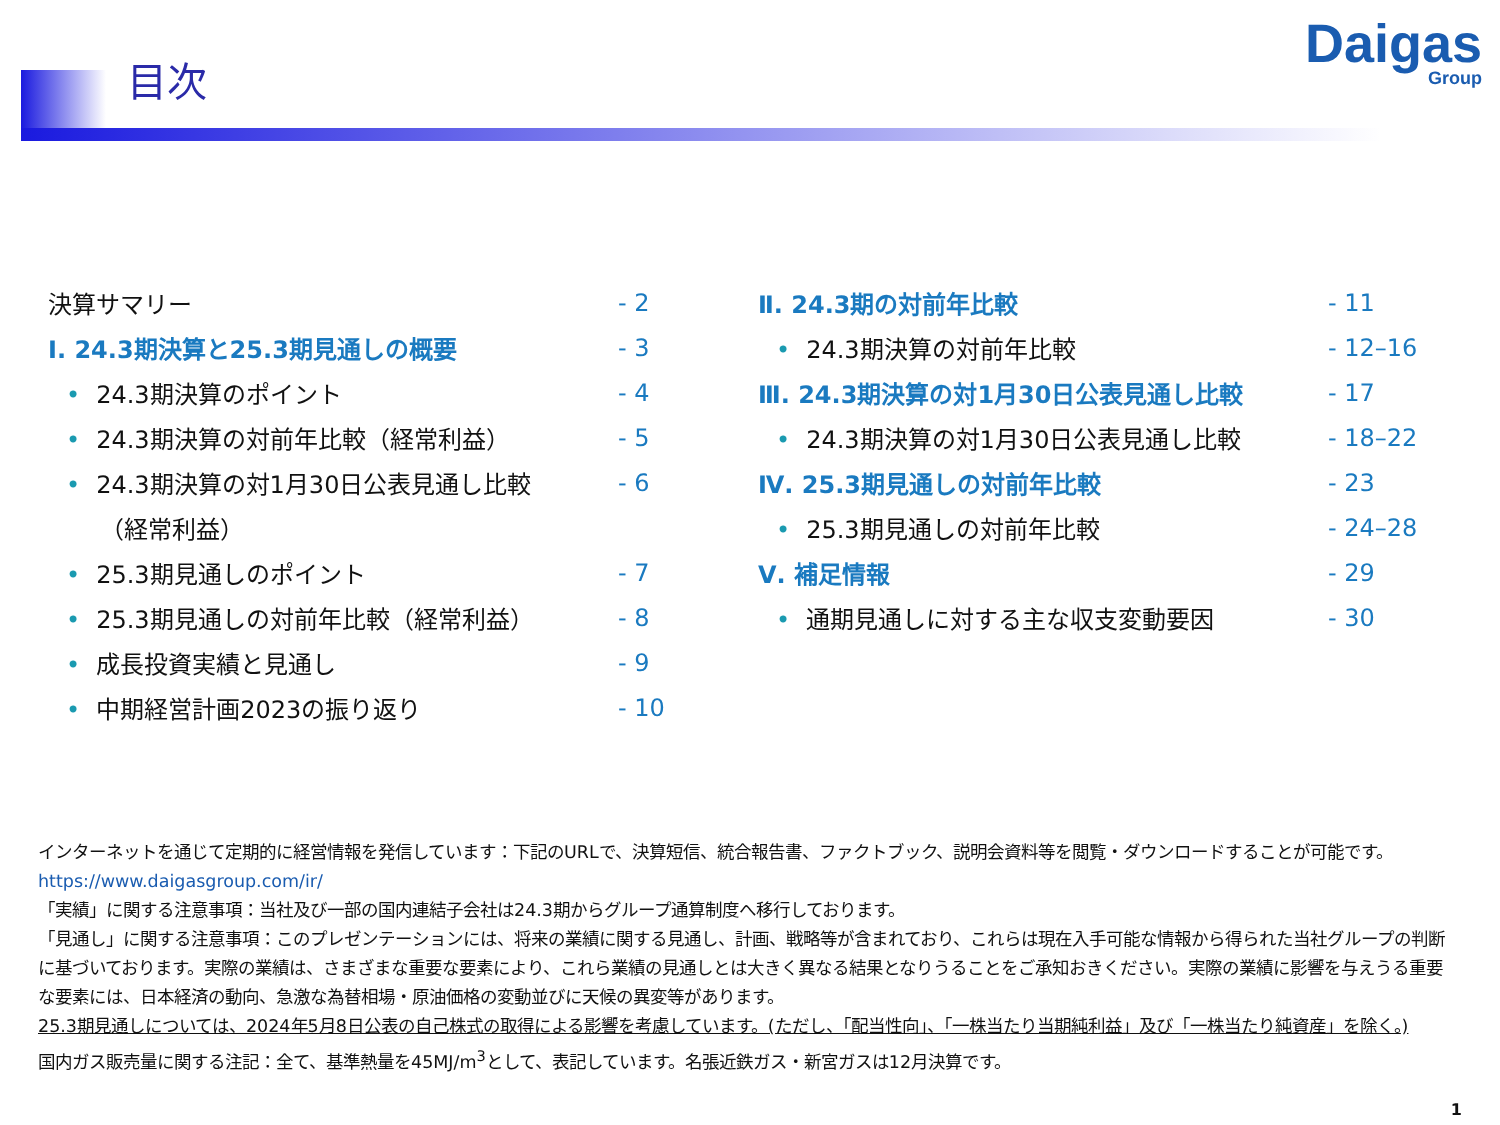目次
Daigas
Group
決算サマリー - 2
Ⅰ. 24.3期決算と25.3期見通しの概要 - 3
• 24.3期決算のポイント - 4
• 24.3期決算の対前年比較（経常利益） - 5
• 24.3期決算の対1月30日公表見通し比較 - 6
（経常利益）
• 25.3期見通しのポイント - 7
• 25.3期見通しの対前年比較（経常利益） - 8
• 成長投資実績と見通し - 9
• 中期経営計画2023の振り返り - 10
Ⅱ. 24.3期の対前年比較 - 11
• 24.3期決算の対前年比較 - 12–16
Ⅲ. 24.3期決算の対1月30日公表見通し比較 - 17
• 24.3期決算の対1月30日公表見通し比較 - 18–22
Ⅳ. 25.3期見通しの対前年比較 - 23
• 25.3期見通しの対前年比較 - 24–28
Ⅴ. 補足情報 - 29
• 通期見通しに対する主な収支変動要因 - 30
インターネットを通じて定期的に経営情報を発信しています：下記のURLで、決算短信、統合報告書、ファクトブック、説明会資料等を閲覧・ダウンロードすることが可能です。
https://www.daigasgroup.com/ir/
「実績」に関する注意事項：当社及び一部の国内連結子会社は24.3期からグループ通算制度へ移行しております。
「見通し」に関する注意事項：このプレゼンテーションには、将来の業績に関する見通し、計画、戦略等が含まれており、これらは現在入手可能な情報から得られた当社グループの判断に基づいております。実際の業績は、さまざまな重要な要素により、これら業績の見通しとは大きく異なる結果となりうることをご承知おきください。実際の業績に影響を与えうる重要な要素には、日本経済の動向、急激な為替相場・原油価格の変動並びに天候の異変等があります。
25.3期見通しについては、2024年5月8日公表の自己株式の取得による影響を考慮しています。(ただし、「配当性向」、「一株当たり当期純利益」及び「一株当たり純資産」を除く。)
国内ガス販売量に関する注記：全て、基準熱量を45MJ/m<sup>3</sup>として、表記しています。名張近鉄ガス・新宮ガスは12月決算です。
1